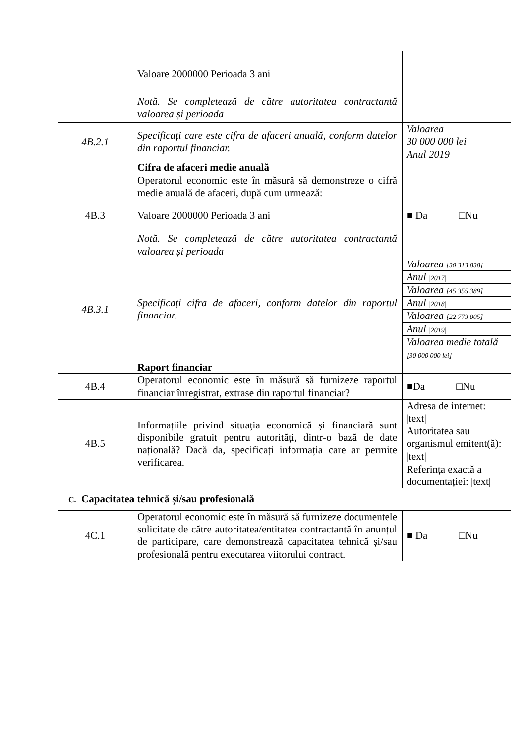| | Valoare 2000000 Perioada 3 ani Notă. Se completează de către autoritatea contractantă valoarea și perioada | |
| 4B.2.1 | Specificați care este cifra de afaceri anuală, conform datelor din raportul financiar. | Valoarea 30 000 000 lei |
| | | Anul 2019 |
| | Cifra de afaceri medie anuală | |
| 4B.3 | Operatorul economic este în măsură să demonstreze o cifră medie anuală de afaceri, după cum urmează: Valoare 2000000 Perioada 3 ani Notă. Se completează de către autoritatea contractantă valoarea și perioada | ■ Da □Nu |
| 4B.3.1 | Specificați cifra de afaceri, conform datelor din raportul financiar. | Valoarea [30 313 838] |
| | | Anul /2017/ |
| | | Valoarea [45 355 389] |
| | | Anul /2018/ |
| | | Valoarea [22 773 005] |
| | | Anul /2019/ |
| | | Valoarea medie totală [30 000 000 lei] |
| | Raport financiar | |
| 4B.4 | Operatorul economic este în măsură să furnizeze raportul financiar înregistrat, extrase din raportul financiar? | ■Da □Nu |
| 4B.5 | Informațiile privind situația economică și financiară sunt disponibile gratuit pentru autorități, dintr-o bază de date națională? Dacă da, specificați informația care ar permite verificarea. | Adresa de internet: /text/ |
| | | Autoritatea sau organismul emitent(ă): /text/ |
| | | Referința exactă a documentației: /text/ |
| C. Capacitatea tehnică și/sau profesională | | |
| 4C.1 | Operatorul economic este în măsură să furnizeze documentele solicitate de către autoritatea/entitatea contractantă în anunțul de participare, care demonstrează capacitatea tehnică și/sau profesională pentru executarea viitorului contract. | ■ Da □Nu |